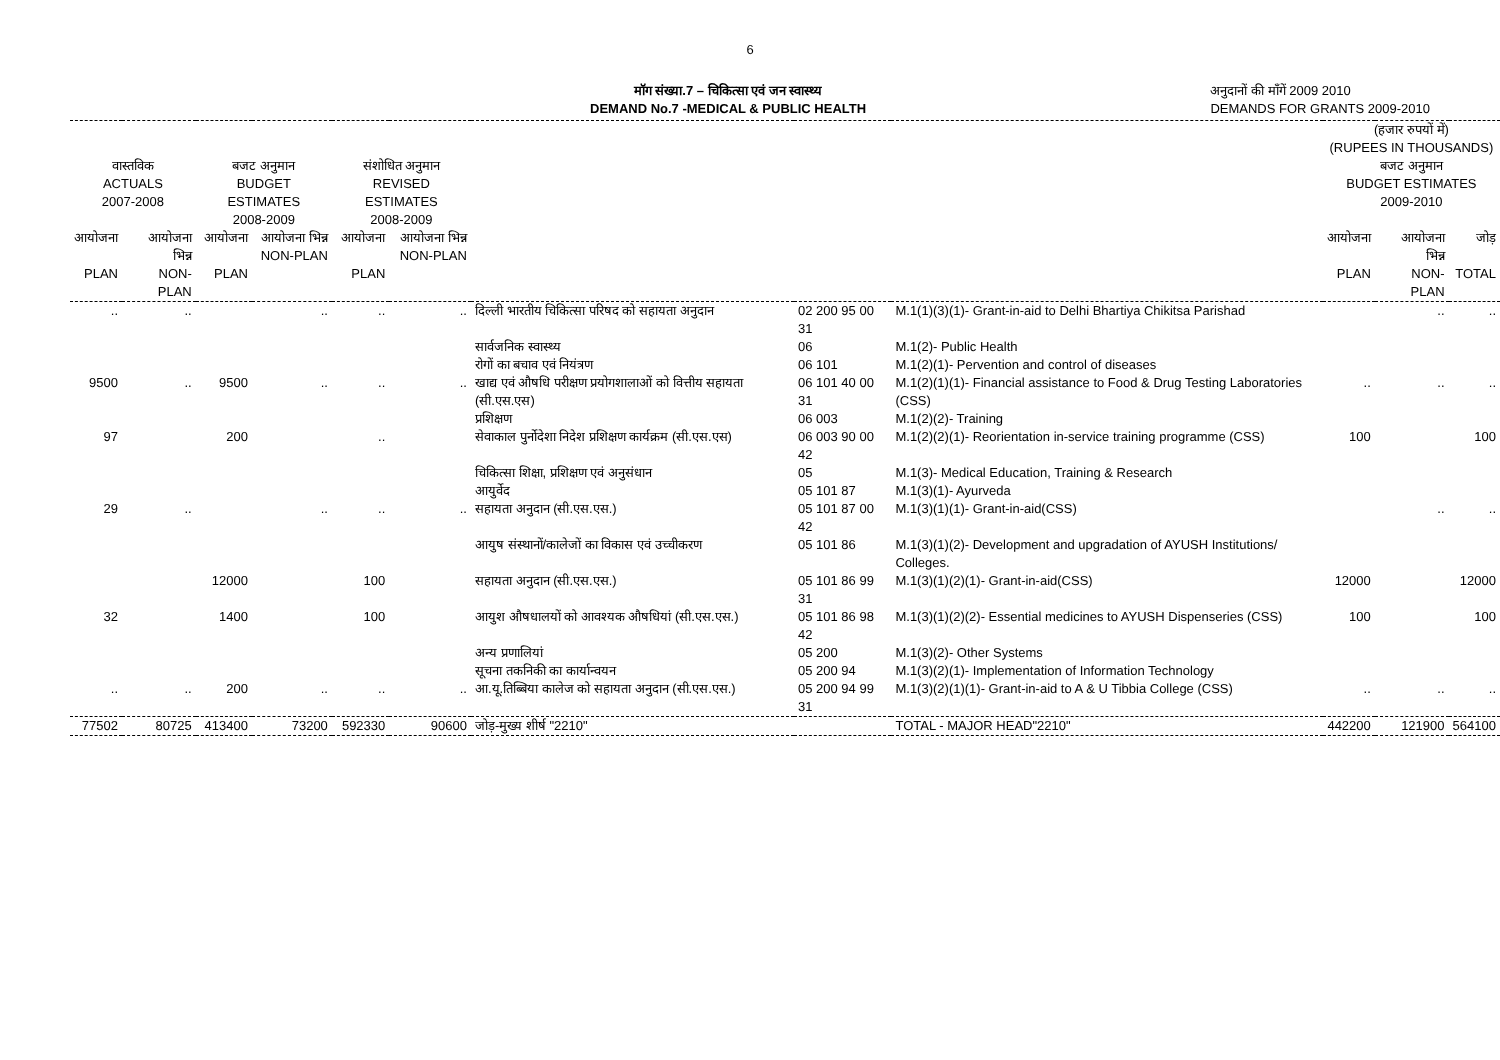6
मॉग संख्या.7 – चिकित्सा एवं जन स्वास्थ्य
DEMAND No.7 -MEDICAL & PUBLIC HEALTH
अनुदानों की माँगें 2009 2010
DEMANDS FOR GRANTS 2009-2010
| वास्तविक ACTUALS 2007-2008 | | बजट अनुमान BUDGET ESTIMATES 2008-2009 | | संशोधित अनुमान REVISED ESTIMATES 2008-2009 | | | | | (हजार रुपयों में) (RUPEES IN THOUSANDS) बजट अनुमान BUDGET ESTIMATES 2009-2010 | | |
| --- | --- | --- | --- | --- | --- | --- | --- | --- | --- | --- | --- |
| आयोजना PLAN | आयोजना भिन्न NON-PLAN | आयोजना PLAN | आयोजना भिन्न NON-PLAN | आयोजना PLAN | आयोजना भिन्न NON-PLAN | | | | आयोजना PLAN | आयोजना भिन्न NON-PLAN | जोड़ TOTAL |
| .. | .. | | .. | .. | .. | दिल्ली भारतीय चिकित्सा परिषद को सहायता अनुदान | 02 200 95 00 31 | M.1(1)(3)(1)- Grant-in-aid to Delhi Bhartiya Chikitsa Parishad | | .. | .. |
| | | | | | | सार्वजनिक स्वास्थ्य | 06 | M.1(2)- Public Health | | | |
| | | | | | | रोगों का बचाव एवं नियंत्रण | 06 101 | M.1(2)(1)- Pervention and control of diseases | | | |
| 9500 | .. | 9500 | .. | .. | .. | खाद्य एवं औषधि परीक्षण प्रयोगशालाओं को वित्तीय सहायता (सी.एस.एस) | 06 101 40 00 31 | M.1(2)(1)(1)- Financial assistance to Food & Drug Testing Laboratories (CSS) | .. | .. | .. |
| | | | | | | प्रशिक्षण | 06 003 | M.1(2)(2)- Training | | | |
| 97 | | 200 | | .. | | सेवाकाल पुर्नोदेशा निदेश प्रशिक्षण कार्यक्रम (सी.एस.एस) | 06 003 90 00 42 | M.1(2)(2)(1)- Reorientation in-service training programme (CSS) | 100 | | 100 |
| | | | | | | चिकित्सा शिक्षा, प्रशिक्षण एवं अनुसंधान | 05 | M.1(3)- Medical Education, Training & Research | | | |
| | | | | | | आयुर्वेद | 05 101 87 | M.1(3)(1)- Ayurveda | | | |
| 29 | .. | | .. | .. | .. | सहायता अनुदान (सी.एस.एस.) | 05 101 87 00 42 | M.1(3)(1)(1)- Grant-in-aid(CSS) | | .. | .. |
| | | | | | | आयुष संस्थानों/कालेजों का विकास एवं उच्चीकरण | 05 101 86 | M.1(3)(1)(2)- Development and upgradation of AYUSH Institutions/ Colleges. | | | |
| | | 12000 | | 100 | | सहायता अनुदान (सी.एस.एस.) | 05 101 86 99 31 | M.1(3)(1)(2)(1)- Grant-in-aid(CSS) | 12000 | | 12000 |
| 32 | | 1400 | | 100 | | आयुश औषधालयों को आवश्यक औषधियां (सी.एस.एस.) | 05 101 86 98 42 | M.1(3)(1)(2)(2)- Essential medicines to AYUSH Dispenseries (CSS) | 100 | | 100 |
| | | | | | | अन्य प्रणालियां | 05 200 | M.1(3)(2)- Other Systems | | | |
| | | | | | | सूचना तकनिकी का कार्यान्वयन | 05 200 94 | M.1(3)(2)(1)- Implementation of Information Technology | | | |
| .. | .. | 200 | .. | .. | .. | आ.यू.तिब्बिया कालेज को सहायता अनुदान (सी.एस.एस.) | 05 200 94 99 31 | M.1(3)(2)(1)(1)- Grant-in-aid to A & U Tibbia College (CSS) | .. | .. | .. |
| 77502 | 80725 | 413400 | 73200 | 592330 | 90600 | जोड़-मुख्य शीर्ष "2210" | | TOTAL - MAJOR HEAD"2210" | 442200 | 121900 | 564100 |